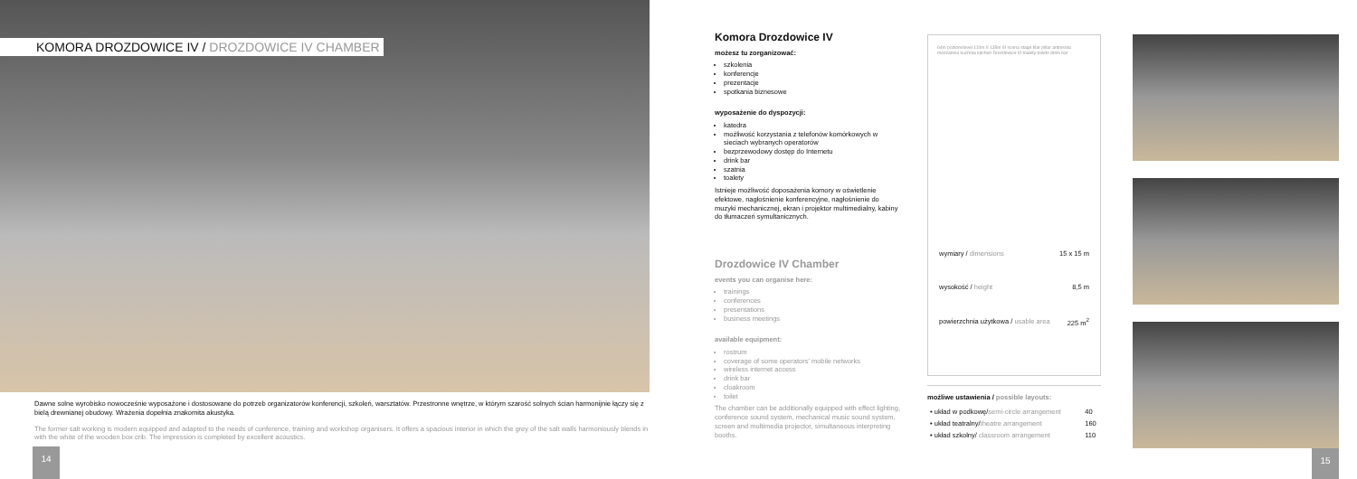KOMORA DROZDOWICE IV / DROZDOWICE IV CHAMBER
Dawne solne wyrobisko nowocześnie wyposażone i dostosowane do potrzeb organizatorów konferencji, szkoleń, warsztatów. Przestronne wnętrze, w którym szarość solnych ścian harmonijnie łączy się z bielą drewnianej obudowy. Wrażenia dopełnia znakomita akustyka.
The former salt working is modern equipped and adapted to the needs of conference, training and workshop organisers. It offers a spacious interior in which the grey of the salt walls harmonious­ly blends in with the white of the wooden box crib. The impression is completed by excellent acoustics.
14
Komora Drozdowice IV
możesz tu zorganizować:
szkolenia
konferencje
prezentacje
spotkania biznesowe
wyposażenie do dyspozycji:
katedra
możliwość korzystania z telefonów komórkowych w sieciach wybranych operatorów
bezprzewodowy dostęp do Internetu
drink bar
szatnia
toalety
Istnieje możliwość doposażenia komory w oświetlenie efektowe, nagłośnienie konferencyjne, nagłośnienie do muzyki mechanicznej, ekran i projektor multimedialny, kabiny do tłumaczeń symultanicznych.
Drozdowice IV Chamber
events you can organise here:
trainings
conferences
presentations
business meetings
available equipment:
rostrum
coverage of some operators' mobile networks
wireless internet access
drink bar
cloakroom
toilet
The chamber can be additionally equipped with effect lighting, conference sound system, mechanical music sound system, screen and multimedia projector, simultaneous interpreting booths.
64m poziom/level 110m II 135m III scena stage filar pillar antresola mezzanine kuchnia kitchen Drozdowice III toalety toilets drink bar
| wymiary / dimensions | 15 x 15 m |
| wysokość / height | 8,5 m |
| powierzchnia użytkowa / usable area | 225 m<sup>2</sup> |
możliwe ustawienia / possible layouts:
| • układ w podkowę/ semi-circle arrangement | 40 |
| • układ teatralny/ theatre arrangement | 160 |
| • układ szkolny/ classroom arrangement | 110 |
15